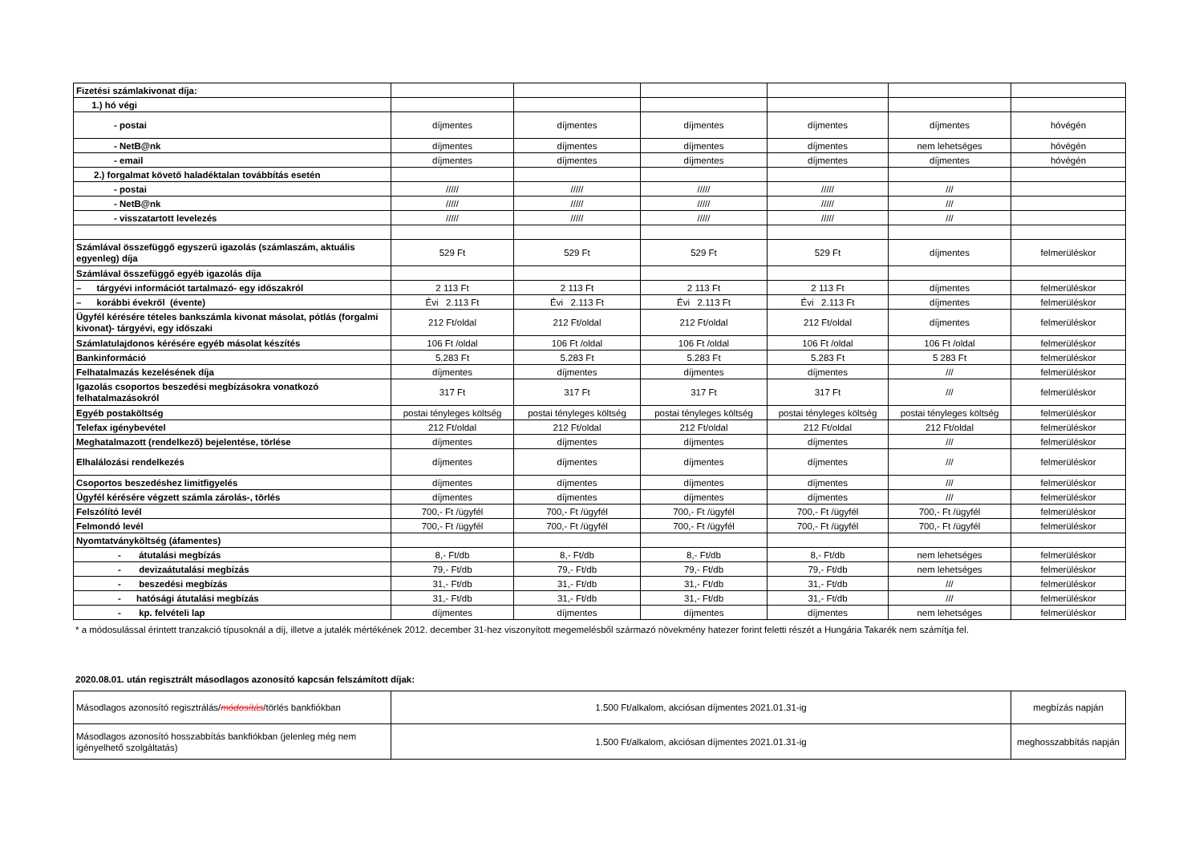| Fizetési számlakivonat díja: | | | | | | |
| 1.) hó végi | | | | | | |
| - postai | díjmentes | díjmentes | díjmentes | díjmentes | díjmentes | hóvégén |
| - NetB@nk | díjmentes | díjmentes | díjmentes | díjmentes | nem lehetséges | hóvégén |
| - email | díjmentes | díjmentes | díjmentes | díjmentes | díjmentes | hóvégén |
| 2.) forgalmat követő haladéktalan továbbítás esetén | | | | | | |
| - postai | ///// | ///// | ///// | ///// | /// | |
| - NetB@nk | ///// | ///// | ///// | ///// | /// | |
| - visszatartott levelezés | ///// | ///// | ///// | ///// | /// | |
| Számlával összefüggő egyszerű igazolás (számlaszám, aktuális egyenleg) díja | 529 Ft | 529 Ft | 529 Ft | 529 Ft | díjmentes | felmerüléskor |
| Számlával összefüggő egyéb igazolás díja | | | | | | |
| – tárgyévi információt tartalmazó- egy időszakról | 2 113 Ft | 2 113 Ft | 2 113 Ft | 2 113 Ft | díjmentes | felmerüléskor |
| – korábbi évekről (évente) | Évi 2.113 Ft | Évi 2.113 Ft | Évi 2.113 Ft | Évi 2.113 Ft | díjmentes | felmerüléskor |
| Ügyfél kérésére tételes bankszámla kivonat másolat, pótlás (forgalmi kivonat)- tárgyévi, egy időszaki | 212 Ft/oldal | 212 Ft/oldal | 212 Ft/oldal | 212 Ft/oldal | díjmentes | felmerüléskor |
| Számlatulajdonos kérésére egyéb másolat készítés | 106 Ft /oldal | 106 Ft /oldal | 106 Ft /oldal | 106 Ft /oldal | 106 Ft /oldal | felmerüléskor |
| Bankinformáció | 5.283 Ft | 5.283 Ft | 5.283 Ft | 5.283 Ft | 5 283 Ft | felmerüléskor |
| Felhatalmazás kezelésének díja | díjmentes | díjmentes | díjmentes | díjmentes | /// | felmerüléskor |
| Igazolás csoportos beszedési megbízásokra vonatkozó felhatalmazásokról | 317 Ft | 317 Ft | 317 Ft | 317 Ft | /// | felmerüléskor |
| Egyéb postaköltség | postai tényleges költség | postai tényleges költség | postai tényleges költség | postai tényleges költség | postai tényleges költség | felmerüléskor |
| Telefax igénybevétel | 212 Ft/oldal | 212 Ft/oldal | 212 Ft/oldal | 212 Ft/oldal | 212 Ft/oldal | felmerüléskor |
| Meghatalmazott (rendelkező) bejelentése, törlése | díjmentes | díjmentes | díjmentes | díjmentes | /// | felmerüléskor |
| Elhalálozási rendelkezés | díjmentes | díjmentes | díjmentes | díjmentes | /// | felmerüléskor |
| Csoportos beszedéshez limitfigyelés | díjmentes | díjmentes | díjmentes | díjmentes | /// | felmerüléskor |
| Ügyfél kérésére végzett számla zárolás-, törlés | díjmentes | díjmentes | díjmentes | díjmentes | /// | felmerüléskor |
| Felszólító levél | 700,- Ft /ügyfél | 700,- Ft /ügyfél | 700,- Ft /ügyfél | 700,- Ft /ügyfél | 700,- Ft /ügyfél | felmerüléskor |
| Felmondó levél | 700,- Ft /ügyfél | 700,- Ft /ügyfél | 700,- Ft /ügyfél | 700,- Ft /ügyfél | 700,- Ft /ügyfél | felmerüléskor |
| Nyomtatványköltség (áfamentes) | | | | | | |
| - átutalási megbízás | 8,- Ft/db | 8,- Ft/db | 8,- Ft/db | 8,- Ft/db | nem lehetséges | felmerüléskor |
| - devizaátutalási megbízás | 79,- Ft/db | 79,- Ft/db | 79,- Ft/db | 79,- Ft/db | nem lehetséges | felmerüléskor |
| - beszedési megbízás | 31,- Ft/db | 31,- Ft/db | 31,- Ft/db | 31,- Ft/db | /// | felmerüléskor |
| - hatósági átutalási megbízás | 31,- Ft/db | 31,- Ft/db | 31,- Ft/db | 31,- Ft/db | /// | felmerüléskor |
| - kp. felvételi lap | díjmentes | díjmentes | díjmentes | díjmentes | nem lehetséges | felmerüléskor |
* a módosulással érintett tranzakció típusoknál a díj, illetve a jutalék mértékének 2012. december 31-hez viszonyított megemelésből származó növekmény hatezer forint feletti részét a Hungária Takarék nem számítja fel.
2020.08.01. után regisztrált másodlagos azonosító kapcsán felszámított díjak:
| Másodlagos azonosító regisztrálás/ módosítás /törlés bankfiókban | 1.500 Ft/alkalom, akciósan díjmentes 2021.01.31-ig | megbízás napján |
| Másodlagos azonosító hosszabbítás bankfiókban (jelenleg még nem igényelhető szolgáltatás) | 1.500 Ft/alkalom, akciósan díjmentes 2021.01.31-ig | meghosszabbítás napján |